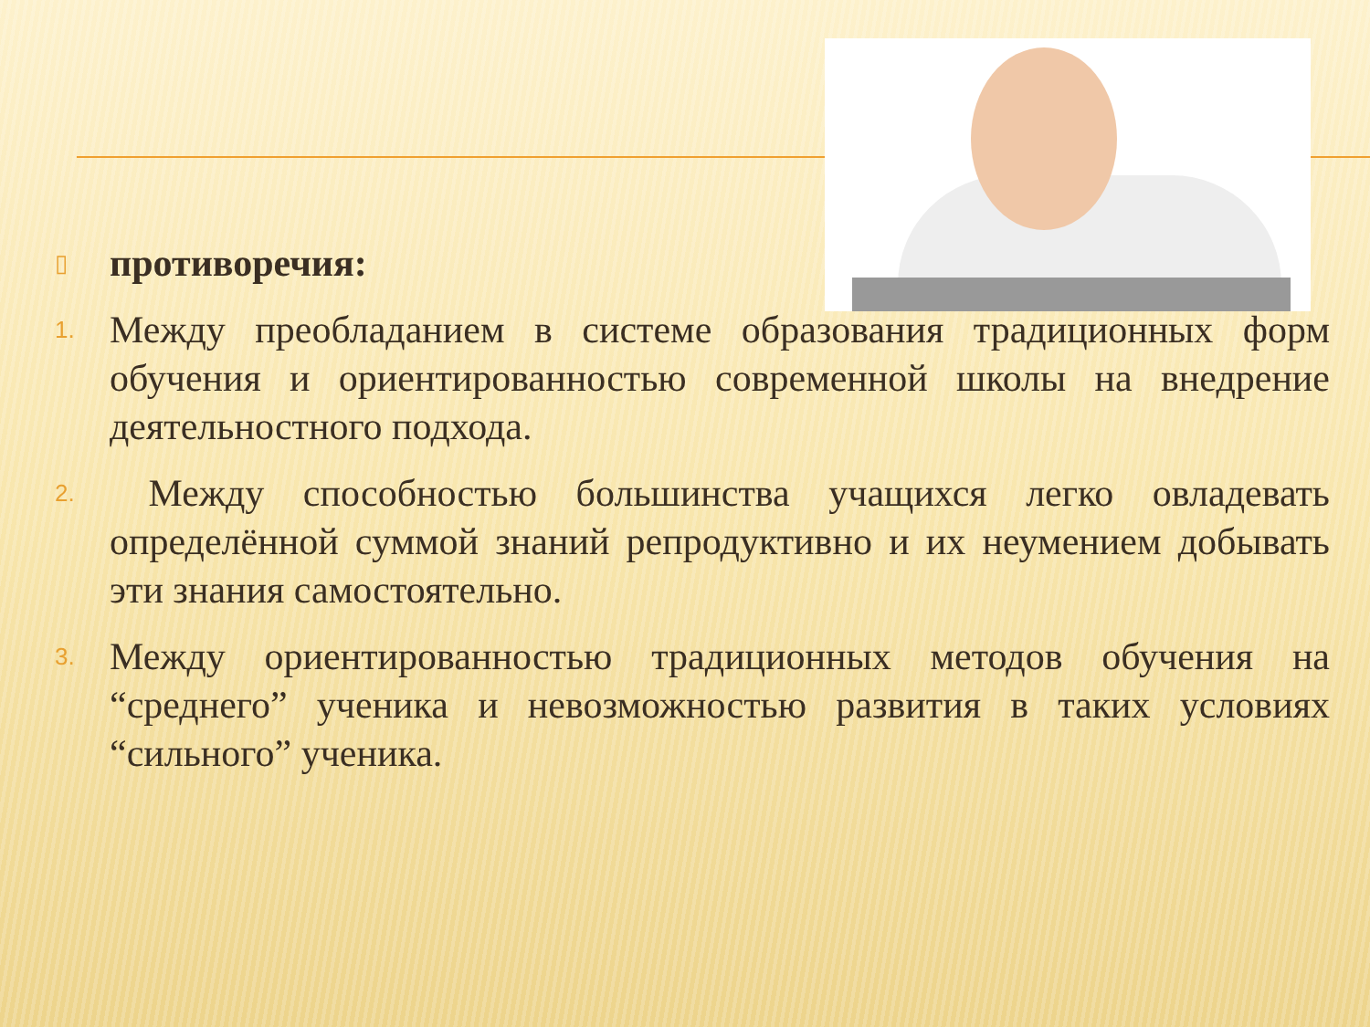▯
противоречия:
1.
Между преобладанием в системе образования традиционных форм обучения и ориентированностью современной школы на внедрение деятельностного подхода.
2.
Между способностью большинства учащихся легко овладевать определённой суммой знаний репродуктивно и их неумением добывать эти знания самостоятельно.
3.
Между ориентированностью традиционных методов обучения на “среднего” ученика и невозможностью развития в таких условиях “сильного” ученика.